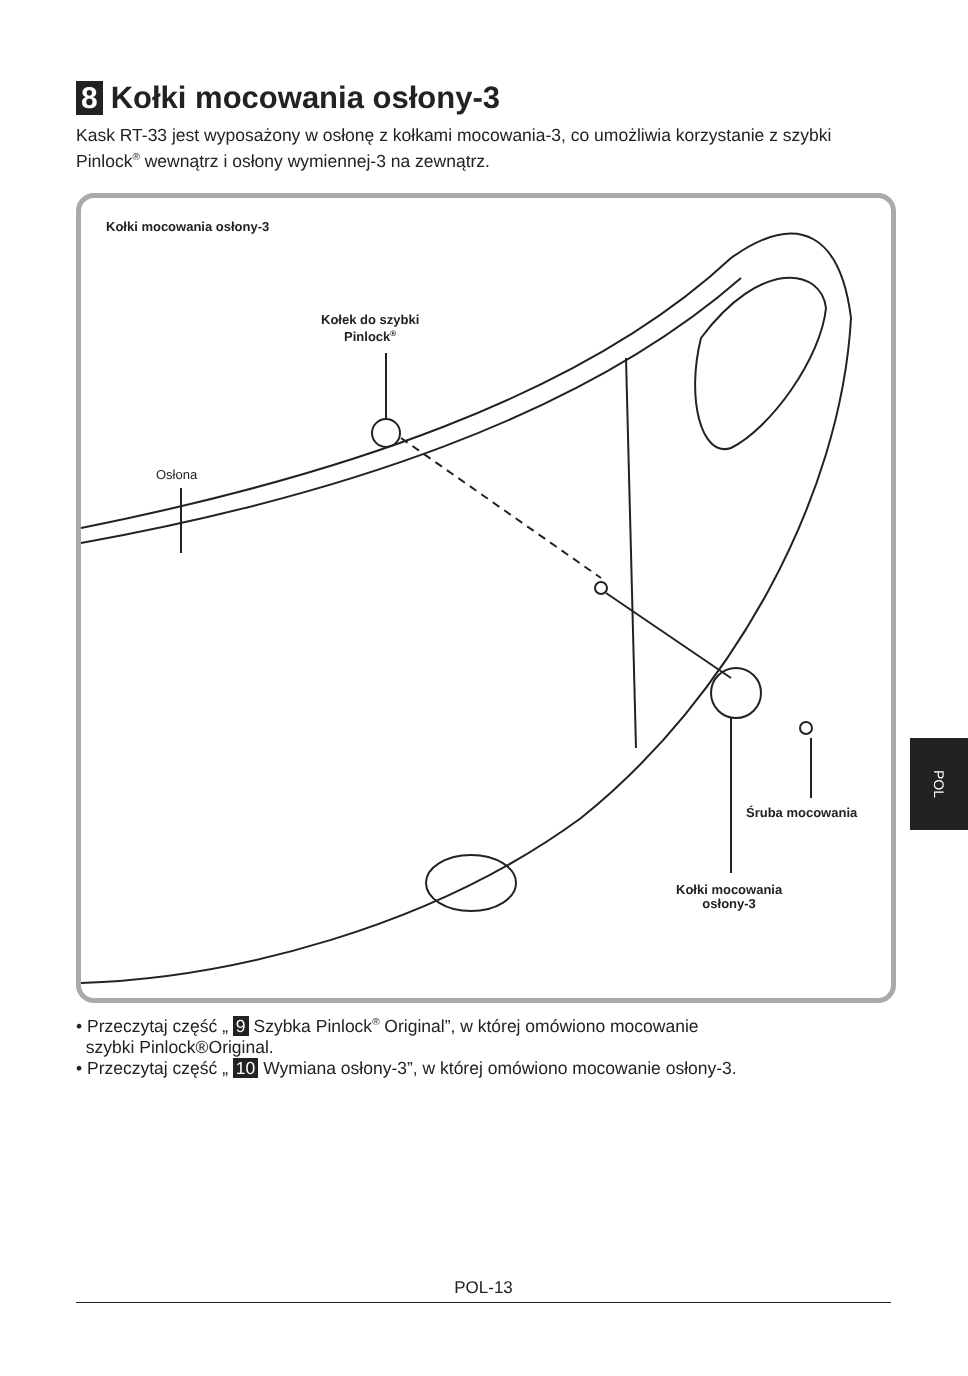8 Kołki mocowania osłony-3
Kask RT-33 jest wyposażony w osłonę z kołkami mocowania-3, co umożliwia korzystanie z szybki Pinlock<sup>®</sup> wewnątrz i osłony wymiennej-3 na zewnątrz.
Kołki mocowania osłony-3
Kołek do szybki
Pinlock<sup>®</sup>
Osłona
Śruba mocowania
Kołki mocowania
osłony-3
• Przeczytaj część „ 9 Szybka Pinlock<sup>®</sup> Original”, w której omówiono mocowanie
szybki Pinlock®Original.
• Przeczytaj część „ 10 Wymiana osłony-3”, w której omówiono mocowanie osłony-3.
POL
POL-13